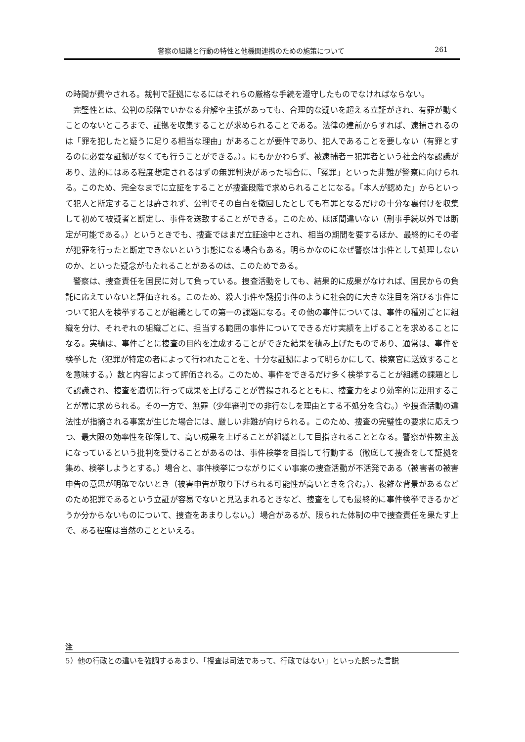警察の組織と行動の特性と他機関連携のための施策について 261
の時間が費やされる。裁判で証拠になるにはそれらの厳格な手続を遵守したものでなければならない。
完璧性とは、公判の段階でいかなる弁解や主張があっても、合理的な疑いを超える立証がされ、有罪が動くことのないところまで、証拠を収集することが求められることである。法律の建前からすれば、逮捕されるのは「罪を犯したと疑うに足りる相当な理由」があることが要件であり、犯人であることを要しない（有罪とするのに必要な証拠がなくても行うことができる。）。にもかかわらず、被逮捕者＝犯罪者という社会的な認識があり、法的にはある程度想定されるはずの無罪判決があった場合に、「冤罪」といった非難が警察に向けられる。このため、完全なまでに立証をすることが捜査段階で求められることになる。「本人が認めた」からといって犯人と断定することは許されず、公判でその自白を撤回したとしても有罪となるだけの十分な裏付けを収集して初めて被疑者と断定し、事件を送致することができる。このため、ほぼ間違いない（刑事手続以外では断定が可能である。）というときでも、捜査ではまだ立証途中とされ、相当の期間を要するほか、最終的にその者が犯罪を行ったと断定できないという事態になる場合もある。明らかなのになぜ警察は事件として処理しないのか、といった疑念がもたれることがあるのは、このためである。
警察は、捜査責任を国民に対して負っている。捜査活動をしても、結果的に成果がなければ、国民からの負託に応えていないと評価される。このため、殺人事件や誘拐事件のように社会的に大きな注目を浴びる事件について犯人を検挙することが組織としての第一の課題になる。その他の事件については、事件の種別ごとに組織を分け、それぞれの組織ごとに、担当する範囲の事件についてできるだけ実績を上げることを求めることになる。実績は、事件ごとに捜査の目的を達成することができた結果を積み上げたものであり、通常は、事件を検挙した（犯罪が特定の者によって行われたことを、十分な証拠によって明らかにして、検察官に送致することを意味する。）数と内容によって評価される。このため、事件をできるだけ多く検挙することが組織の課題として認識され、捜査を適切に行って成果を上げることが賞揚されるとともに、捜査力をより効率的に運用することが常に求められる。その一方で、無罪（少年審判での非行なしを理由とする不処分を含む。）や捜査活動の違法性が指摘される事案が生じた場合には、厳しい非難が向けられる。このため、捜査の完璧性の要求に応えつつ、最大限の効率性を確保して、高い成果を上げることが組織として目指されることとなる。警察が件数主義になっているという批判を受けることがあるのは、事件検挙を目指して行動する（徹底して捜査をして証拠を集め、検挙しようとする。）場合と、事件検挙につながりにくい事案の捜査活動が不活発である（被害者の被害申告の意思が明確でないとき（被害申告が取り下げられる可能性が高いときを含む。）、複雑な背景があるなどのため犯罪であるという立証が容易でないと見込まれるときなど、捜査をしても最終的に事件検挙できるかどうか分からないものについて、捜査をあまりしない。）場合があるが、限られた体制の中で捜査責任を果たす上で、ある程度は当然のことといえる。
注
5）他の行政との違いを強調するあまり、「捜査は司法であって、行政ではない」といった誤った言説